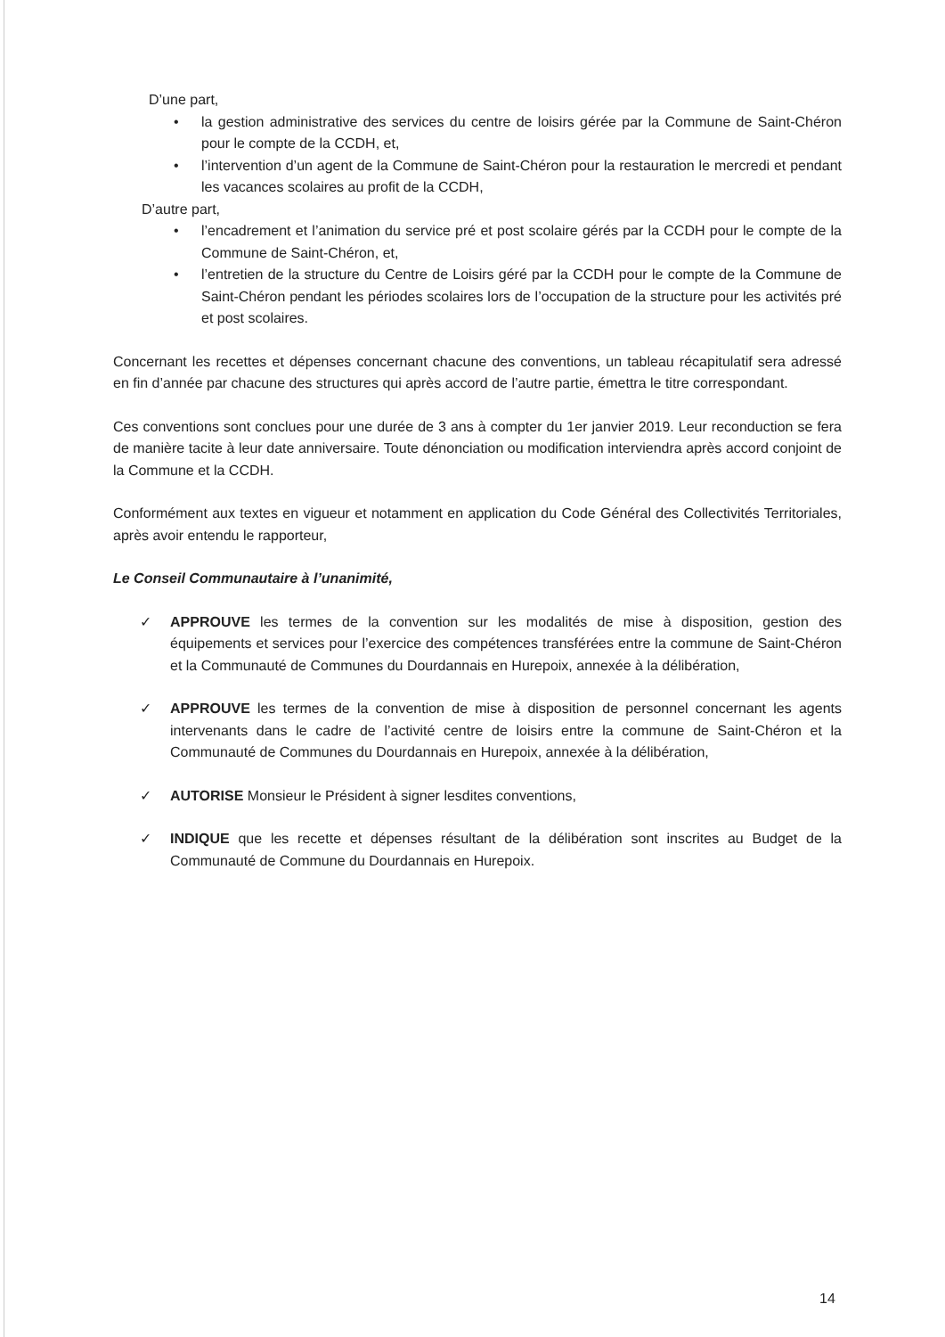D’une part,
• la gestion administrative des services du centre de loisirs gérée par la Commune de Saint-Chéron pour le compte de la CCDH, et,
• l’intervention d’un agent de la Commune de Saint-Chéron pour la restauration le mercredi et pendant les vacances scolaires au profit de la CCDH,
D’autre part,
• l’encadrement et l’animation du service pré et post scolaire gérés par la CCDH pour le compte de la Commune de Saint-Chéron, et,
• l’entretien de la structure du Centre de Loisirs géré par la CCDH pour le compte de la Commune de Saint-Chéron pendant les périodes scolaires lors de l’occupation de la structure pour les activités pré et post scolaires.
Concernant les recettes et dépenses concernant chacune des conventions, un tableau récapitulatif sera adressé en fin d’année par chacune des structures qui après accord de l’autre partie, émettra le titre correspondant.
Ces conventions sont conclues pour une durée de 3 ans à compter du 1er janvier 2019. Leur reconduction se fera de manière tacite à leur date anniversaire. Toute dénonciation ou modification interviendra après accord conjoint de la Commune et la CCDH.
Conformément aux textes en vigueur et notamment en application du Code Général des Collectivités Territoriales, après avoir entendu le rapporteur,
Le Conseil Communautaire à l’unanimité,
✓ APPROUVE les termes de la convention sur les modalités de mise à disposition, gestion des équipements et services pour l’exercice des compétences transférées entre la commune de Saint-Chéron et la Communauté de Communes du Dourdannais en Hurepoix, annexée à la délibération,
✓ APPROUVE les termes de la convention de mise à disposition de personnel concernant les agents intervenants dans le cadre de l’activité centre de loisirs entre la commune de Saint-Chéron et la Communauté de Communes du Dourdannais en Hurepoix, annexée à la délibération,
✓ AUTORISE Monsieur le Président à signer lesdites conventions,
✓ INDIQUE que les recette et dépenses résultant de la délibération sont inscrites au Budget de la Communauté de Commune du Dourdannais en Hurepoix.
14